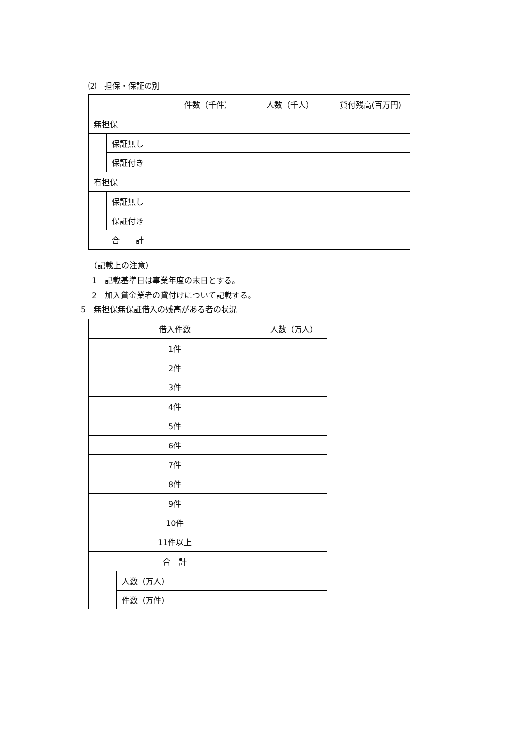⑵　担保・保証の別
| | | 件数（千件） | 人数（千人） | 貸付残高(百万円) |
| 無担保 | | | | |
| | 保証無し | | | |
| | 保証付き | | | |
| 有担保 | | | | |
| | 保証無し | | | |
| | 保証付き | | | |
| 合 計 | | | | |
（記載上の注意）
1　記載基準日は事業年度の末日とする。
2　加入貸金業者の貸付けについて記載する。
5　無担保無保証借入の残高がある者の状況
| 借入件数 | | 人数（万人） |
| 1件 | | |
| 2件 | | |
| 3件 | | |
| 4件 | | |
| 5件 | | |
| 6件 | | |
| 7件 | | |
| 8件 | | |
| 9件 | | |
| 10件 | | |
| 11件以上 | | |
| 合 計 | | |
| | 人数（万人） | |
| | 件数（万件） | |